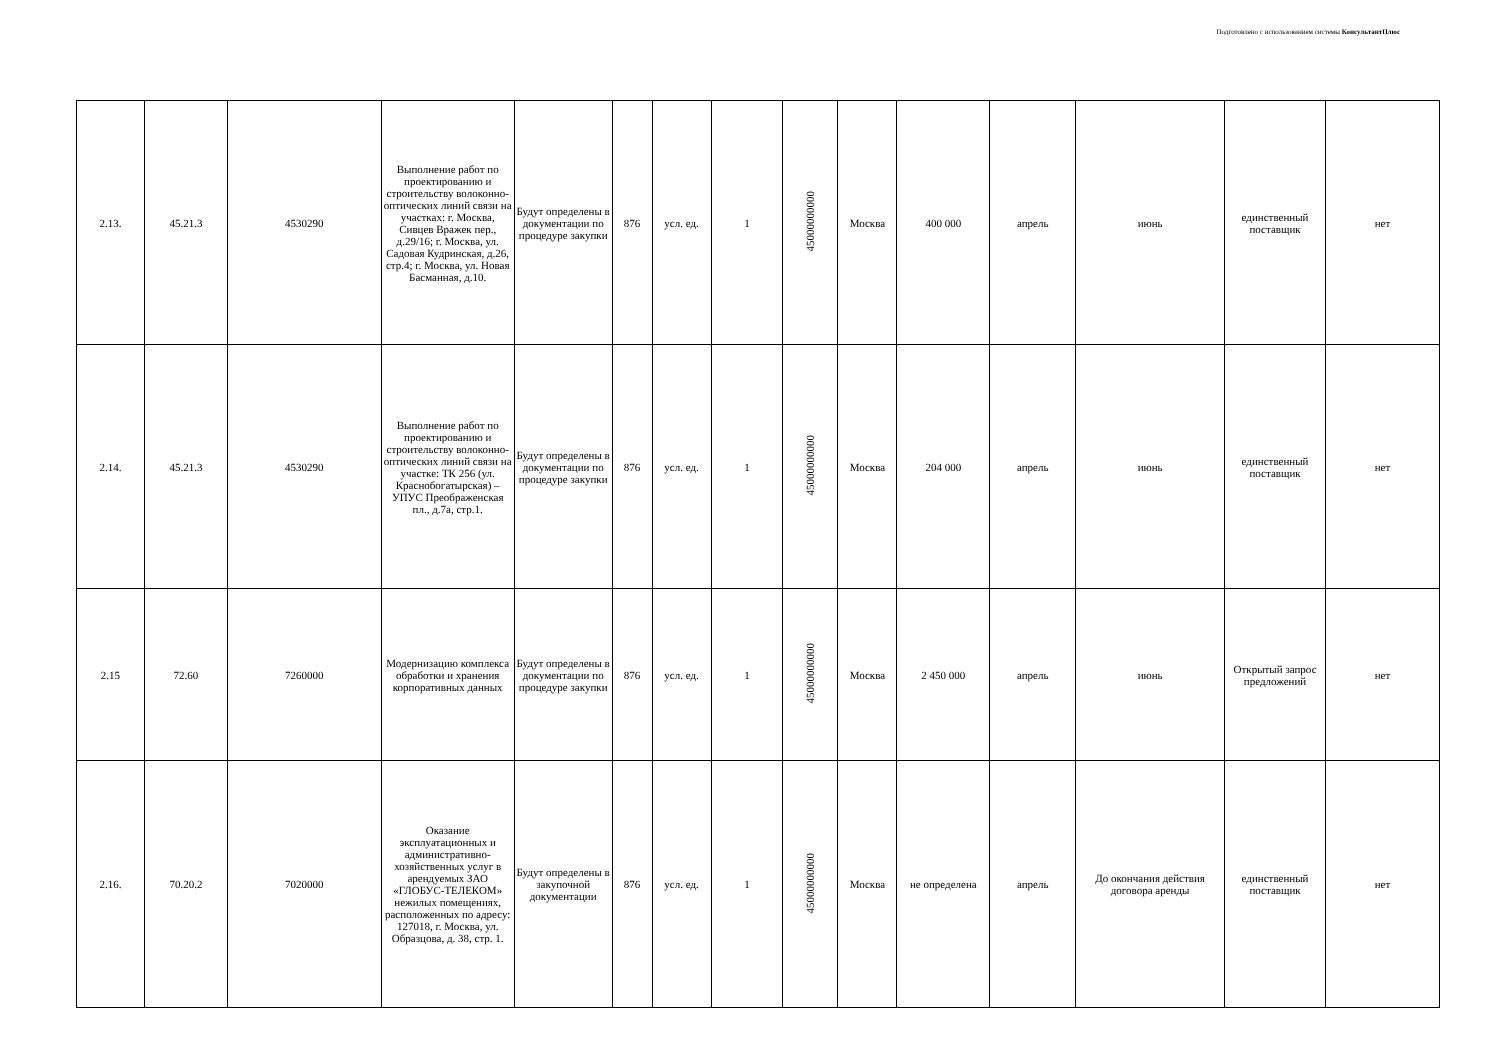Подготовлено с использованием системы КонсультантПлюс
| 2.13. | 45.21.3 | 4530290 | Выполнение работ по проектированию и строительству волоконно-оптических линий связи на участках: г. Москва, Сивцев Вражек пер., д.29/16; г. Москва, ул. Садовая Кудринская, д.26, стр.4; г. Москва, ул. Новая Басманная, д.10. | Будут определены в документации по процедуре закупки | 876 | усл. ед. | 1 | 45000000000 | Москва | 400 000 | апрель | июнь | единственный поставщик | нет |
| 2.14. | 45.21.3 | 4530290 | Выполнение работ по проектированию и строительству волоконно-оптических линий связи на участке: ТК 256 (ул. Краснобогатырская) – УПУС Преображенская пл., д.7а, стр.1. | Будут определены в документации по процедуре закупки | 876 | усл. ед. | 1 | 45000000000 | Москва | 204 000 | апрель | июнь | единственный поставщик | нет |
| 2.15 | 72.60 | 7260000 | Модернизацию комплекса обработки и хранения корпоративных данных | Будут определены в документации по процедуре закупки | 876 | усл. ед. | 1 | 45000000000 | Москва | 2 450 000 | апрель | июнь | Открытый запрос предложений | нет |
| 2.16. | 70.20.2 | 7020000 | Оказание эксплуатационных и административно-хозяйственных услуг в арендуемых ЗАО «ГЛОБУС-ТЕЛЕКОМ» нежилых помещениях, расположенных по адресу: 127018, г. Москва, ул. Образцова, д. 38, стр. 1. | Будут определены в закупочной документации | 876 | усл. ед. | 1 | 45000000000 | Москва | не определена | апрель | До окончания действия договора аренды | единственный поставщик | нет |